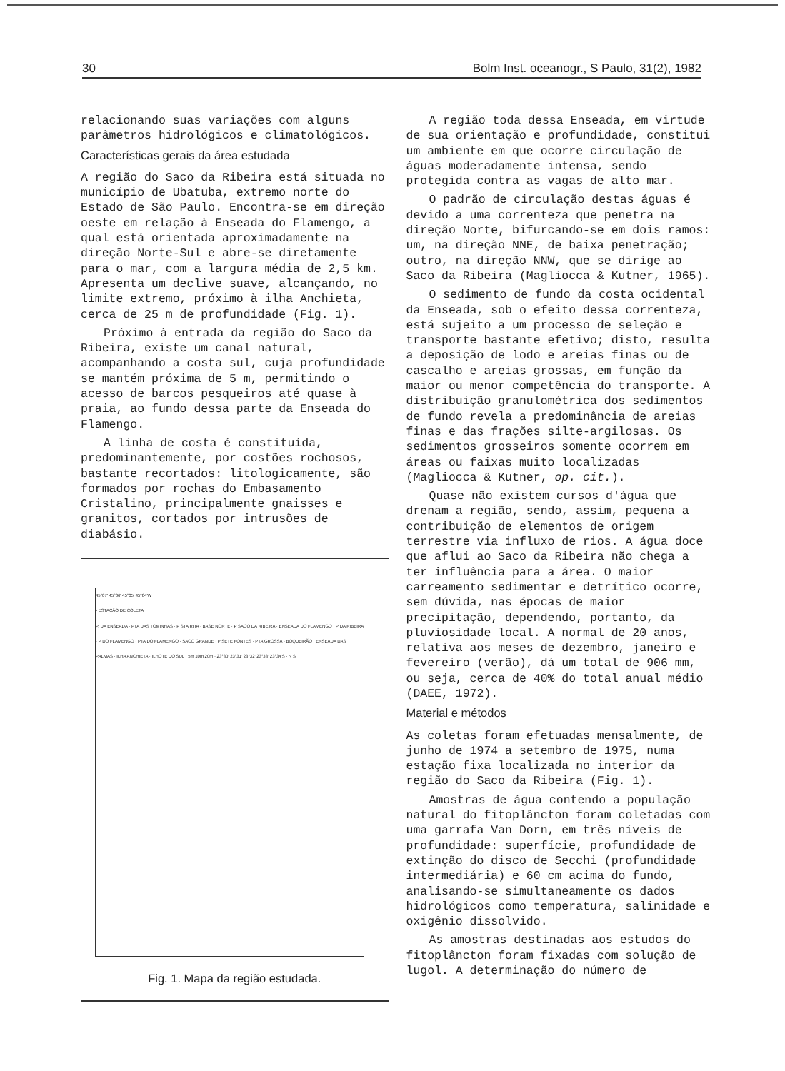30 Bolm Inst. oceanogr., S Paulo, 31(2), 1982
relacionando suas variações com alguns parâmetros hidrológicos e climatológicos.
Características gerais da área estudada
A região do Saco da Ribeira está situada no município de Ubatuba, extremo norte do Estado de São Paulo. Encontra-se em direção oeste em relação à Enseada do Flamengo, a qual está orientada aproximadamente na direção Norte-Sul e abre-se diretamente para o mar, com a largura média de 2,5 km. Apresenta um declive suave, alcançando, no limite extremo, próximo à ilha Anchieta, cerca de 25 m de profundidade (Fig. 1).
Próximo à entrada da região do Saco da Ribeira, existe um canal natural, acompanhando a costa sul, cuja profundidade se mantém próxima de 5 m, permitindo o acesso de barcos pesqueiros até quase à praia, ao fundo dessa parte da Enseada do Flamengo.
A linha de costa é constituída, predominantemente, por costões rochosos, bastante recortados: litologicamente, são formados por rochas do Embasamento Cristalino, principalmente gnaisses e granitos, cortados por intrusões de diabásio.
45°07' 45°06' 45°05' 45°04'W
• ESTAÇÃO DE COLETA
P. DA ENSEADA · PTA DAS TOMINHAS · P STA RITA · BASE NORTE · P SACO DA RIBEIRA · ENSEADA DO FLAMENGO · P DA RIBEIRA · P DO FLAMENGO · PTA DO FLAMENGO · SACO GRANDE · P SETE FONTES · PTA GROSSA · BOQUEIRÃO · ENSEADA DAS PALMAS · ILHA ANCHIETA · ILHOTE DO SUL · 5m 10m 20m · 23°30' 23°31' 23°32' 23°33' 23°34'S · N S
Fig. 1. Mapa da região estudada.
A região toda dessa Enseada, em virtude de sua orientação e profundidade, constitui um ambiente em que ocorre circulação de águas moderadamente intensa, sendo protegida contra as vagas de alto mar.
O padrão de circulação destas águas é devido a uma correnteza que penetra na direção Norte, bifurcando-se em dois ramos: um, na direção NNE, de baixa penetração; outro, na direção NNW, que se dirige ao Saco da Ribeira (Magliocca & Kutner, 1965).
O sedimento de fundo da costa ocidental da Enseada, sob o efeito dessa correnteza, está sujeito a um processo de seleção e transporte bastante efetivo; disto, resulta a deposição de lodo e areias finas ou de cascalho e areias grossas, em função da maior ou menor competência do transporte. A distribuição granulométrica dos sedimentos de fundo revela a predominância de areias finas e das frações silte-argilosas. Os sedimentos grosseiros somente ocorrem em áreas ou faixas muito localizadas (Magliocca & Kutner, op. cit.).
Quase não existem cursos d'água que drenam a região, sendo, assim, pequena a contribuição de elementos de origem terrestre via influxo de rios. A água doce que aflui ao Saco da Ribeira não chega a ter influência para a área. O maior carreamento sedimentar e detrítico ocorre, sem dúvida, nas épocas de maior precipitação, dependendo, portanto, da pluviosidade local. A normal de 20 anos, relativa aos meses de dezembro, janeiro e fevereiro (verão), dá um total de 906 mm, ou seja, cerca de 40% do total anual médio (DAEE, 1972).
Material e métodos
As coletas foram efetuadas mensalmente, de junho de 1974 a setembro de 1975, numa estação fixa localizada no interior da região do Saco da Ribeira (Fig. 1).
Amostras de água contendo a população natural do fitoplâncton foram coletadas com uma garrafa Van Dorn, em três níveis de profundidade: superfície, profundidade de extinção do disco de Secchi (profundidade intermediária) e 60 cm acima do fundo, analisando-se simultaneamente os dados hidrológicos como temperatura, salinidade e oxigênio dissolvido.
As amostras destinadas aos estudos do fitoplâncton foram fixadas com solução de lugol. A determinação do número de